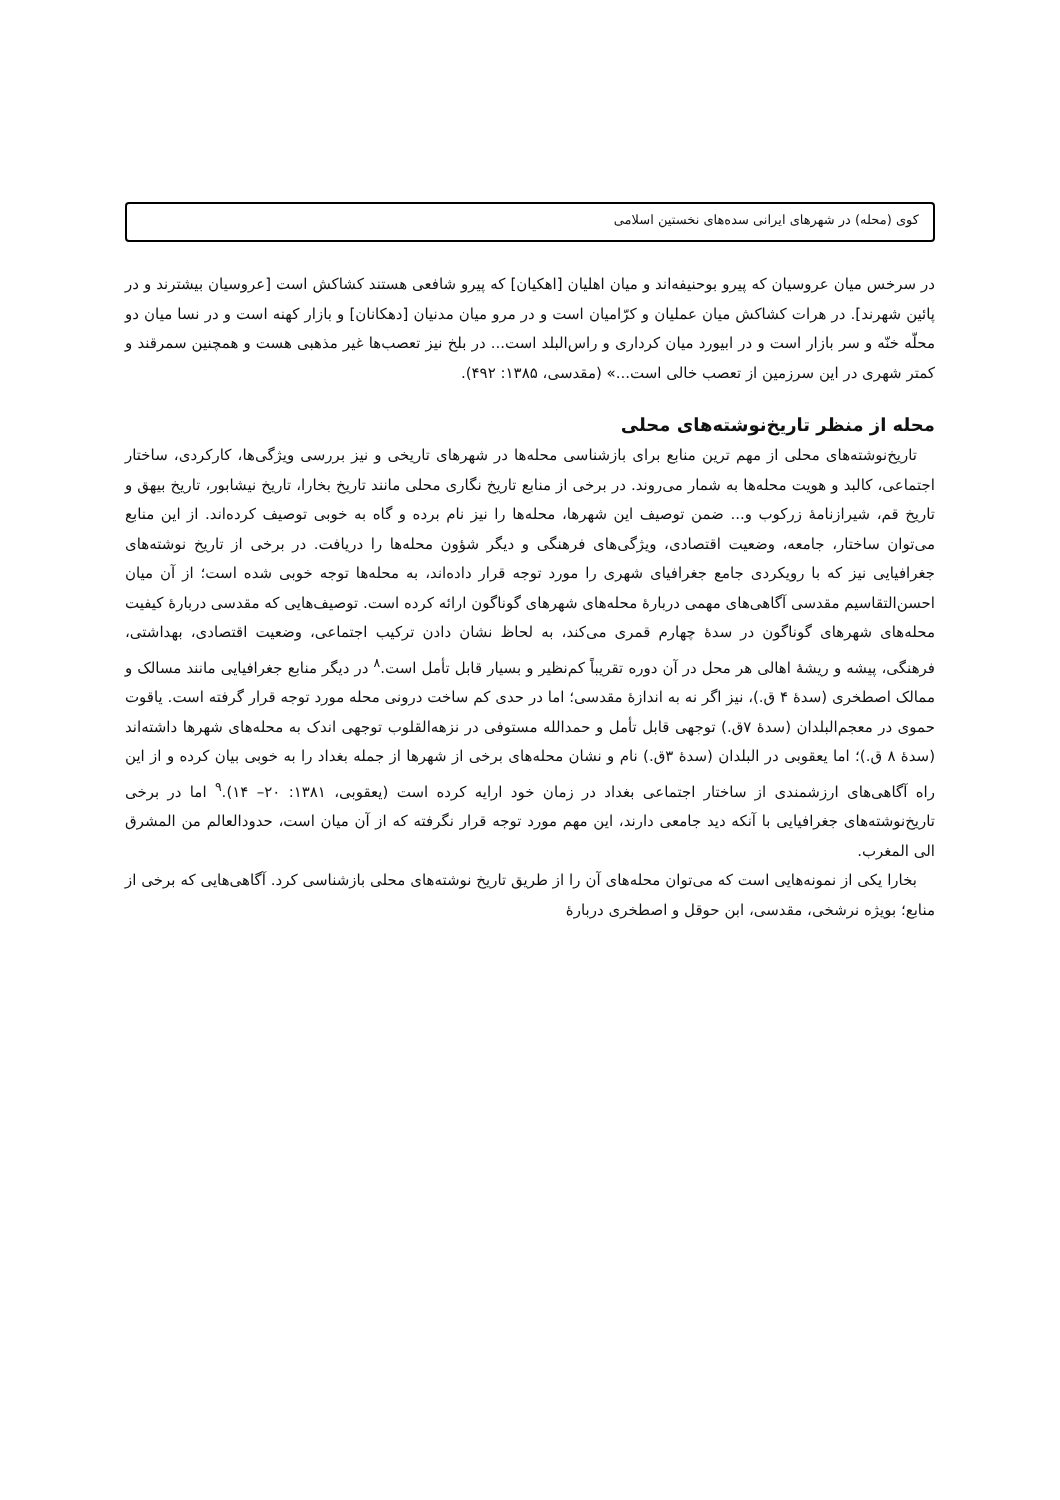کوی (محله) در شهرهای ایرانی سده‌های نخستین اسلامی
در سرخس میان عروسیان که پیرو بوحنیفه‌اند و میان اهلیان [اهکیان] که پیرو شافعی هستند کشاکش است [عروسیان بیشترند و در پائین شهرند]. در هرات کشاکش میان عملیان و کرّامیان است و در مرو میان مدنیان [دهکانان] و بازار کهنه است و در نسا میان دو محلّه خنّه و سر بازار است و در ابیورد میان کرداری و راس‌البلد است... در بلخ نیز تعصب‌ها غیر مذهبی هست و همچنین سمرقند و کمتر شهری در این سرزمین از تعصب خالی است...» (مقدسی، ۱۳۸۵: ۴۹۲).
محله از منظر تاریخ‌نوشته‌های محلی
تاریخ‌نوشته‌های محلی از مهم ترین منابع برای بازشناسی محله‌ها در شهرهای تاریخی و نیز بررسی ویژگی‌ها، کارکردی، ساختار اجتماعی، کالبد و هویت محله‌ها به شمار می‌روند. در برخی از منابع تاریخ نگاری محلی مانند تاریخ بخارا، تاریخ نیشابور، تاریخ بیهق و تاریخ قم، شیرازنامهٔ زرکوب و... ضمن توصیف این شهرها، محله‌ها را نیز نام برده و گاه به خوبی توصیف کرده‌اند. از این منابع می‌توان ساختار، جامعه، وضعیت اقتصادی، ویژگی‌های فرهنگی و دیگر شؤون محله‌ها را دریافت. در برخی از تاریخ نوشته‌های جغرافیایی نیز که با رویکردی جامع جغرافیای شهری را مورد توجه قرار داده‌اند، به محله‌ها توجه خوبی شده است؛ از آن میان احسن‌التقاسیم مقدسی آگاهی‌های مهمی دربارهٔ محله‌های شهرهای گوناگون ارائه کرده است. توصیف‌هایی که مقدسی دربارهٔ کیفیت محله‌های شهرهای گوناگون در سدهٔ چهارم قمری می‌کند، به لحاظ نشان دادن ترکیب اجتماعی، وضعیت اقتصادی، بهداشتی، فرهنگی، پیشه و ریشهٔ اهالی هر محل در آن دوره تقریباً کم‌نظیر و بسیار قابل تأمل است.<sup>۸</sup> در دیگر منابع جغرافیایی مانند مسالک و ممالک اصطخری (سدهٔ ۴ ق.)، نیز اگر نه به اندازهٔ مقدسی؛ اما در حدی کم ساخت درونی محله مورد توجه قرار گرفته است. یاقوت حموی در معجم‌البلدان (سدهٔ ۷ق.) توجهی قابل تأمل و حمدالله مستوفی در نزهه‌القلوب توجهی اندک به محله‌های شهرها داشته‌اند (سدهٔ ۸ ق.)؛ اما یعقوبی در البلدان (سدهٔ ۳ق.) نام و نشان محله‌های برخی از شهرها از جمله بغداد را به خوبی بیان کرده و از این راه آگاهی‌های ارزشمندی از ساختار اجتماعی بغداد در زمان خود ارایه کرده است (یعقوبی، ۱۳۸۱: ۲۰– ۱۴).<sup>۹</sup> اما در برخی تاریخ‌نوشته‌های جغرافیایی با آنکه دید جامعی دارند، این مهم مورد توجه قرار نگرفته که از آن میان است، حدودالعالم من المشرق الی المغرب.
بخارا یکی از نمونه‌هایی است که می‌توان محله‌های آن را از طریق تاریخ نوشته‌های محلی بازشناسی کرد. آگاهی‌هایی که برخی از منابع؛ بویژه نرشخی، مقدسی، ابن حوقل و اصطخری دربارهٔ